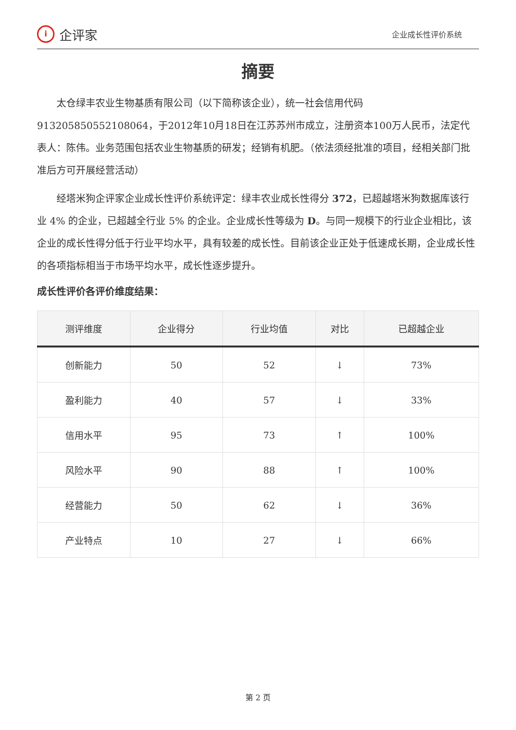i
企评家
企业成长性评价系统
摘要
太仓绿丰农业生物基质有限公司（以下简称该企业），统一社会信用代码913205850552108064，于2012年10月18日在江苏苏州市成立，注册资本100万人民币，法定代表人：陈伟。业务范围包括农业生物基质的研发；经销有机肥。（依法须经批准的项目，经相关部门批准后方可开展经营活动）
经塔米狗企评家企业成长性评价系统评定：绿丰农业成长性得分 372，已超越塔米狗数据库该行业 4% 的企业，已超越全行业 5% 的企业。企业成长性等级为 D。与同一规模下的行业企业相比，该企业的成长性得分低于行业平均水平，具有较差的成长性。目前该企业正处于低速成长期，企业成长性的各项指标相当于市场平均水平，成长性逐步提升。
成长性评价各评价维度结果：
| 测评维度 | 企业得分 | 行业均值 | 对比 | 已超越企业 |
| --- | --- | --- | --- | --- |
| 创新能力 | 50 | 52 | ↓ | 73% |
| 盈利能力 | 40 | 57 | ↓ | 33% |
| 信用水平 | 95 | 73 | ↑ | 100% |
| 风险水平 | 90 | 88 | ↑ | 100% |
| 经营能力 | 50 | 62 | ↓ | 36% |
| 产业特点 | 10 | 27 | ↓ | 66% |
第 2 页